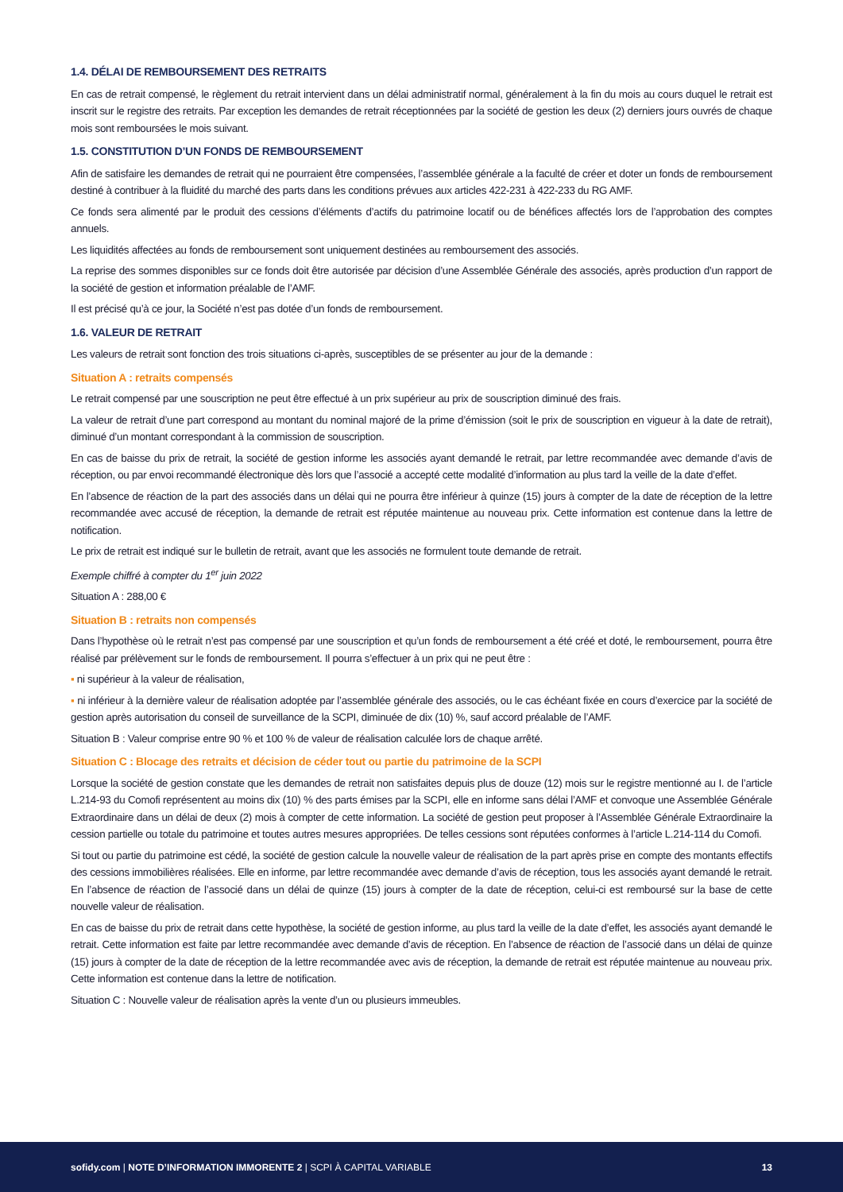1.4. DÉLAI DE REMBOURSEMENT DES RETRAITS
En cas de retrait compensé, le règlement du retrait intervient dans un délai administratif normal, généralement à la fin du mois au cours duquel le retrait est inscrit sur le registre des retraits. Par exception les demandes de retrait réceptionnées par la société de gestion les deux (2) derniers jours ouvrés de chaque mois sont remboursées le mois suivant.
1.5. CONSTITUTION D’UN FONDS DE REMBOURSEMENT
Afin de satisfaire les demandes de retrait qui ne pourraient être compensées, l’assemblée générale a la faculté de créer et doter un fonds de remboursement destiné à contribuer à la fluidité du marché des parts dans les conditions prévues aux articles 422-231 à 422-233 du RG AMF.
Ce fonds sera alimenté par le produit des cessions d’éléments d’actifs du patrimoine locatif ou de bénéfices affectés lors de l’approbation des comptes annuels.
Les liquidités affectées au fonds de remboursement sont uniquement destinées au remboursement des associés.
La reprise des sommes disponibles sur ce fonds doit être autorisée par décision d’une Assemblée Générale des associés, après production d’un rapport de la société de gestion et information préalable de l’AMF.
Il est précisé qu’à ce jour, la Société n’est pas dotée d’un fonds de remboursement.
1.6. VALEUR DE RETRAIT
Les valeurs de retrait sont fonction des trois situations ci-après, susceptibles de se présenter au jour de la demande :
Situation A : retraits compensés
Le retrait compensé par une souscription ne peut être effectué à un prix supérieur au prix de souscription diminué des frais.
La valeur de retrait d’une part correspond au montant du nominal majoré de la prime d’émission (soit le prix de souscription en vigueur à la date de retrait), diminué d’un montant correspondant à la commission de souscription.
En cas de baisse du prix de retrait, la société de gestion informe les associés ayant demandé le retrait, par lettre recommandée avec demande d’avis de réception, ou par envoi recommandé électronique dès lors que l’associé a accepté cette modalité d’information au plus tard la veille de la date d’effet.
En l’absence de réaction de la part des associés dans un délai qui ne pourra être inférieur à quinze (15) jours à compter de la date de réception de la lettre recommandée avec accusé de réception, la demande de retrait est réputée maintenue au nouveau prix. Cette information est contenue dans la lettre de notification.
Le prix de retrait est indiqué sur le bulletin de retrait, avant que les associés ne formulent toute demande de retrait.
Exemple chiffré à compter du 1<sup>er</sup> juin 2022
Situation A : 288,00 €
Situation B : retraits non compensés
Dans l’hypothèse où le retrait n’est pas compensé par une souscription et qu’un fonds de remboursement a été créé et doté, le remboursement, pourra être réalisé par prélèvement sur le fonds de remboursement. Il pourra s’effectuer à un prix qui ne peut être :
▪ ni supérieur à la valeur de réalisation,
▪ ni inférieur à la dernière valeur de réalisation adoptée par l’assemblée générale des associés, ou le cas échéant fixée en cours d’exercice par la société de gestion après autorisation du conseil de surveillance de la SCPI, diminuée de dix (10) %, sauf accord préalable de l’AMF.
Situation B : Valeur comprise entre 90 % et 100 % de valeur de réalisation calculée lors de chaque arrêté.
Situation C : Blocage des retraits et décision de céder tout ou partie du patrimoine de la SCPI
Lorsque la société de gestion constate que les demandes de retrait non satisfaites depuis plus de douze (12) mois sur le registre mentionné au I. de l’article L.214-93 du Comofi représentent au moins dix (10) % des parts émises par la SCPI, elle en informe sans délai l’AMF et convoque une Assemblée Générale Extraordinaire dans un délai de deux (2) mois à compter de cette information. La société de gestion peut proposer à l’Assemblée Générale Extraordinaire la cession partielle ou totale du patrimoine et toutes autres mesures appropriées. De telles cessions sont réputées conformes à l’article L.214-114 du Comofi.
Si tout ou partie du patrimoine est cédé, la société de gestion calcule la nouvelle valeur de réalisation de la part après prise en compte des montants effectifs des cessions immobilières réalisées. Elle en informe, par lettre recommandée avec demande d’avis de réception, tous les associés ayant demandé le retrait. En l’absence de réaction de l’associé dans un délai de quinze (15) jours à compter de la date de réception, celui-ci est remboursé sur la base de cette nouvelle valeur de réalisation.
En cas de baisse du prix de retrait dans cette hypothèse, la société de gestion informe, au plus tard la veille de la date d’effet, les associés ayant demandé le retrait. Cette information est faite par lettre recommandée avec demande d’avis de réception. En l’absence de réaction de l’associé dans un délai de quinze (15) jours à compter de la date de réception de la lettre recommandée avec avis de réception, la demande de retrait est réputée maintenue au nouveau prix. Cette information est contenue dans la lettre de notification.
Situation C : Nouvelle valeur de réalisation après la vente d’un ou plusieurs immeubles.
sofidy.com | NOTE D’INFORMATION IMMORENTE 2 | SCPI À CAPITAL VARIABLE 13